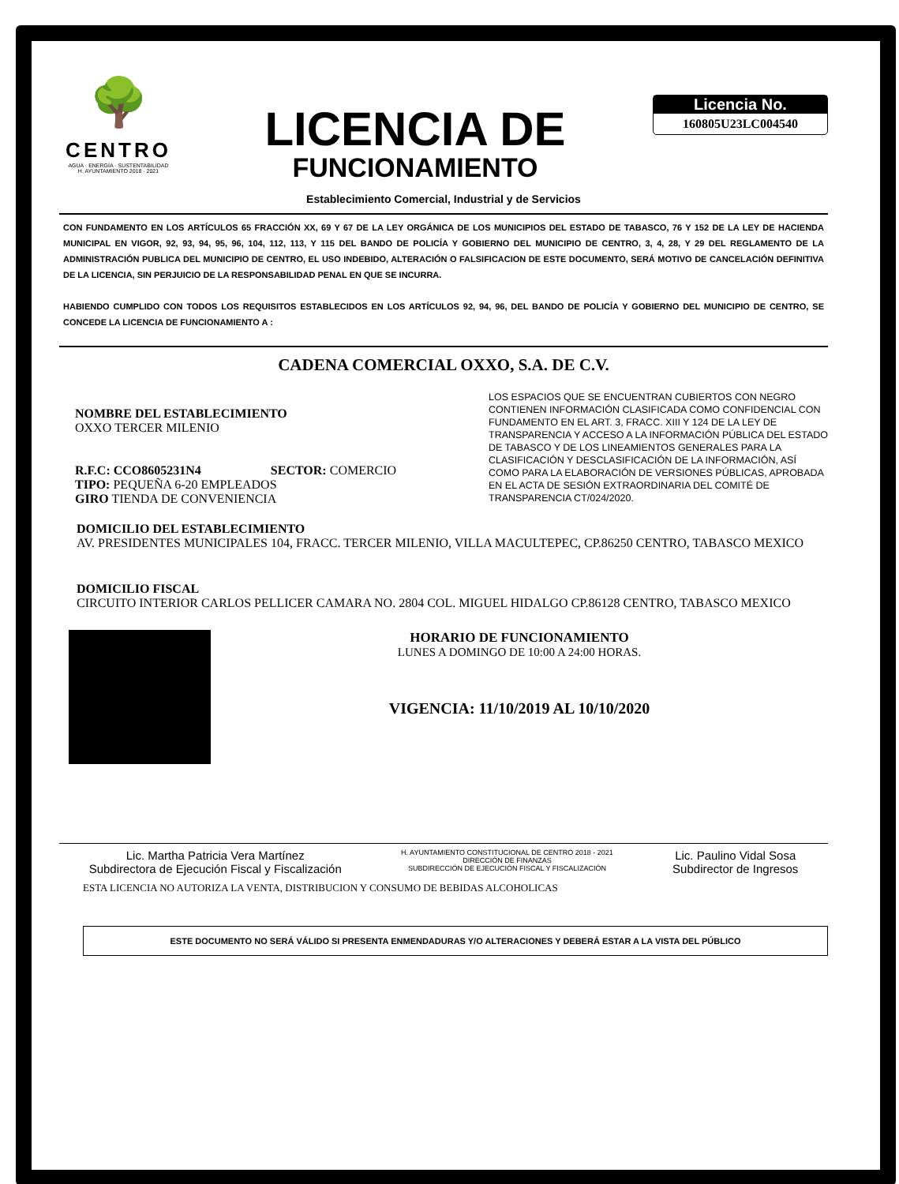🌳
CENTRO
AGUA · ENERGÍA · SUSTENTABILIDAD
H. AYUNTAMIENTO 2018 · 2021
LICENCIA DE
FUNCIONAMIENTO
Licencia No.
160805U23LC004540
Establecimiento Comercial, Industrial y de Servicios
CON FUNDAMENTO EN LOS ARTÍCULOS 65 FRACCIÓN XX, 69 Y 67 DE LA LEY ORGÁNICA DE LOS MUNICIPIOS DEL ESTADO DE TABASCO, 76 Y 152 DE LA LEY DE HACIENDA MUNICIPAL EN VIGOR, 92, 93, 94, 95, 96, 104, 112, 113, Y 115 DEL BANDO DE POLICÍA Y GOBIERNO DEL MUNICIPIO DE CENTRO, 3, 4, 28, Y 29 DEL REGLAMENTO DE LA ADMINISTRACIÓN PUBLICA DEL MUNICIPIO DE CENTRO, EL USO INDEBIDO, ALTERACIÓN O FALSIFICACION DE ESTE DOCUMENTO, SERÁ MOTIVO DE CANCELACIÓN DEFINITIVA DE LA LICENCIA, SIN PERJUICIO DE LA RESPONSABILIDAD PENAL EN QUE SE INCURRA.
HABIENDO CUMPLIDO CON TODOS LOS REQUISITOS ESTABLECIDOS EN LOS ARTÍCULOS 92, 94, 96, DEL BANDO DE POLICÍA Y GOBIERNO DEL MUNICIPIO DE CENTRO, SE CONCEDE LA LICENCIA DE FUNCIONAMIENTO A :
CADENA COMERCIAL OXXO, S.A. DE C.V.
NOMBRE DEL ESTABLECIMIENTO
OXXO TERCER MILENIO
R.F.C: CCO8605231N4 SECTOR: COMERCIO
TIPO: PEQUEÑA 6-20 EMPLEADOS
GIRO TIENDA DE CONVENIENCIA
LOS ESPACIOS QUE SE ENCUENTRAN CUBIERTOS CON NEGRO CONTIENEN INFORMACIÓN CLASIFICADA COMO CONFIDENCIAL CON FUNDAMENTO EN EL ART. 3, FRACC. XIII Y 124 DE LA LEY DE TRANSPARENCIA Y ACCESO A LA INFORMACIÓN PÚBLICA DEL ESTADO DE TABASCO Y DE LOS LINEAMIENTOS GENERALES PARA LA CLASIFICACIÓN Y DESCLASIFICACIÓN DE LA INFORMACIÓN, ASÍ COMO PARA LA ELABORACIÓN DE VERSIONES PÚBLICAS, APROBADA EN EL ACTA DE SESIÓN EXTRAORDINARIA DEL COMITÉ DE TRANSPARENCIA CT/024/2020.
DOMICILIO DEL ESTABLECIMIENTO
AV. PRESIDENTES MUNICIPALES 104, FRACC. TERCER MILENIO, VILLA MACULTEPEC, CP.86250 CENTRO, TABASCO MEXICO
DOMICILIO FISCAL
CIRCUITO INTERIOR CARLOS PELLICER CAMARA NO. 2804 COL. MIGUEL HIDALGO CP.86128 CENTRO, TABASCO MEXICO
HORARIO DE FUNCIONAMIENTO
LUNES A DOMINGO DE 10:00 A 24:00 HORAS.
VIGENCIA: 11/10/2019 AL 10/10/2020
Lic. Martha Patricia Vera Martínez
Subdirectora de Ejecución Fiscal y Fiscalización
H. AYUNTAMIENTO CONSTITUCIONAL DE CENTRO 2018 - 2021
DIRECCIÓN DE FINANZAS
SUBDIRECCIÓN DE EJECUCIÓN FISCAL Y FISCALIZACIÓN
Lic. Paulino Vidal Sosa
Subdirector de Ingresos
ESTA LICENCIA NO AUTORIZA LA VENTA, DISTRIBUCION Y CONSUMO DE BEBIDAS ALCOHOLICAS
ESTE DOCUMENTO NO SERÁ VÁLIDO SI PRESENTA ENMENDADURAS Y/O ALTERACIONES Y DEBERÁ ESTAR A LA VISTA DEL PÚBLICO